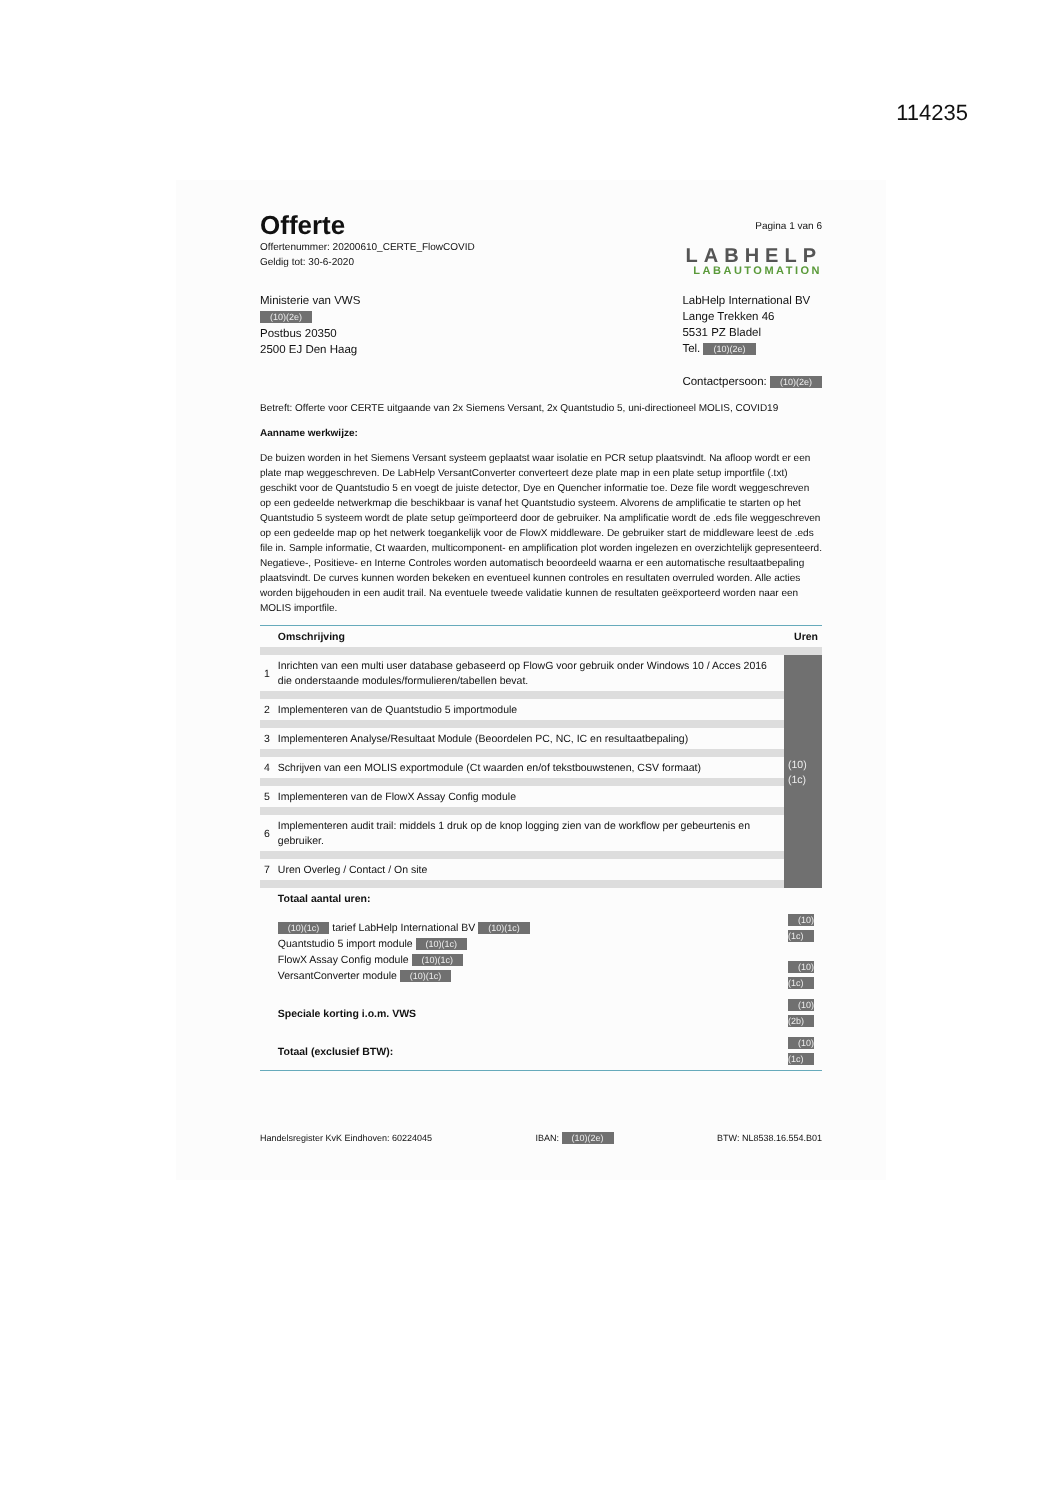114235
Offerte
Offertenummer: 20200610_CERTE_FlowCOVID
Geldig tot: 30-6-2020
Pagina 1 van 6
LABHELP
LABAUTOMATION
Ministerie van VWS
(10)(2e)
Postbus 20350
2500 EJ Den Haag
LabHelp International BV
Lange Trekken 46
5531 PZ Bladel
Tel. (10)(2e)
Contactpersoon: (10)(2e)
Betreft: Offerte voor CERTE uitgaande van 2x Siemens Versant, 2x Quantstudio 5, uni-directioneel MOLIS, COVID19
Aanname werkwijze:
De buizen worden in het Siemens Versant systeem geplaatst waar isolatie en PCR setup plaatsvindt. Na afloop wordt er een plate map weggeschreven. De LabHelp VersantConverter converteert deze plate map in een plate setup importfile (.txt) geschikt voor de Quantstudio 5 en voegt de juiste detector, Dye en Quencher informatie toe. Deze file wordt weggeschreven op een gedeelde netwerkmap die beschikbaar is vanaf het Quantstudio systeem. Alvorens de amplificatie te starten op het Quantstudio 5 systeem wordt de plate setup geïmporteerd door de gebruiker. Na amplificatie wordt de .eds file weggeschreven op een gedeelde map op het netwerk toegankelijk voor de FlowX middleware. De gebruiker start de middleware leest de .eds file in. Sample informatie, Ct waarden, multicomponent- en amplification plot worden ingelezen en overzichtelijk gepresenteerd. Negatieve-, Positieve- en Interne Controles worden automatisch beoordeeld waarna er een automatische resultaatbepaling plaatsvindt. De curves kunnen worden bekeken en eventueel kunnen controles en resultaten overruled worden. Alle acties worden bijgehouden in een audit trail. Na eventuele tweede validatie kunnen de resultaten geëxporteerd worden naar een MOLIS importfile.
| | Omschrijving | Uren |
| --- | --- | --- |
| 1 | Inrichten van een multi user database gebaseerd op FlowG voor gebruik onder Windows 10 / Acces 2016 die onderstaande modules/formulieren/tabellen bevat. | (10)(1c) |
| 2 | Implementeren van de Quantstudio 5 importmodule | |
| 3 | Implementeren Analyse/Resultaat Module (Beoordelen PC, NC, IC en resultaatbepaling) | |
| 4 | Schrijven van een MOLIS exportmodule (Ct waarden en/of tekstbouwstenen, CSV formaat) | |
| 5 | Implementeren van de FlowX Assay Config module | |
| 6 | Implementeren audit trail: middels 1 druk op de knop logging zien van de workflow per gebeurtenis en gebruiker. | |
| 7 | Uren Overleg / Contact / On site | |
| | Totaal aantal uren: | |
| | (10)(1c) tarief LabHelp International BV (10)(1c) Quantstudio 5 import module (10)(1c) FlowX Assay Config module (10)(1c) VersantConverter module (10)(1c) | (10)(1c) (10)(1c) |
| | Speciale korting i.o.m. VWS | (10)(2b) |
| | Totaal (exclusief BTW): | (10)(1c) |
Handelsregister KvK Eindhoven: 60224045 IBAN: (10)(2e) BTW: NL8538.16.554.B01